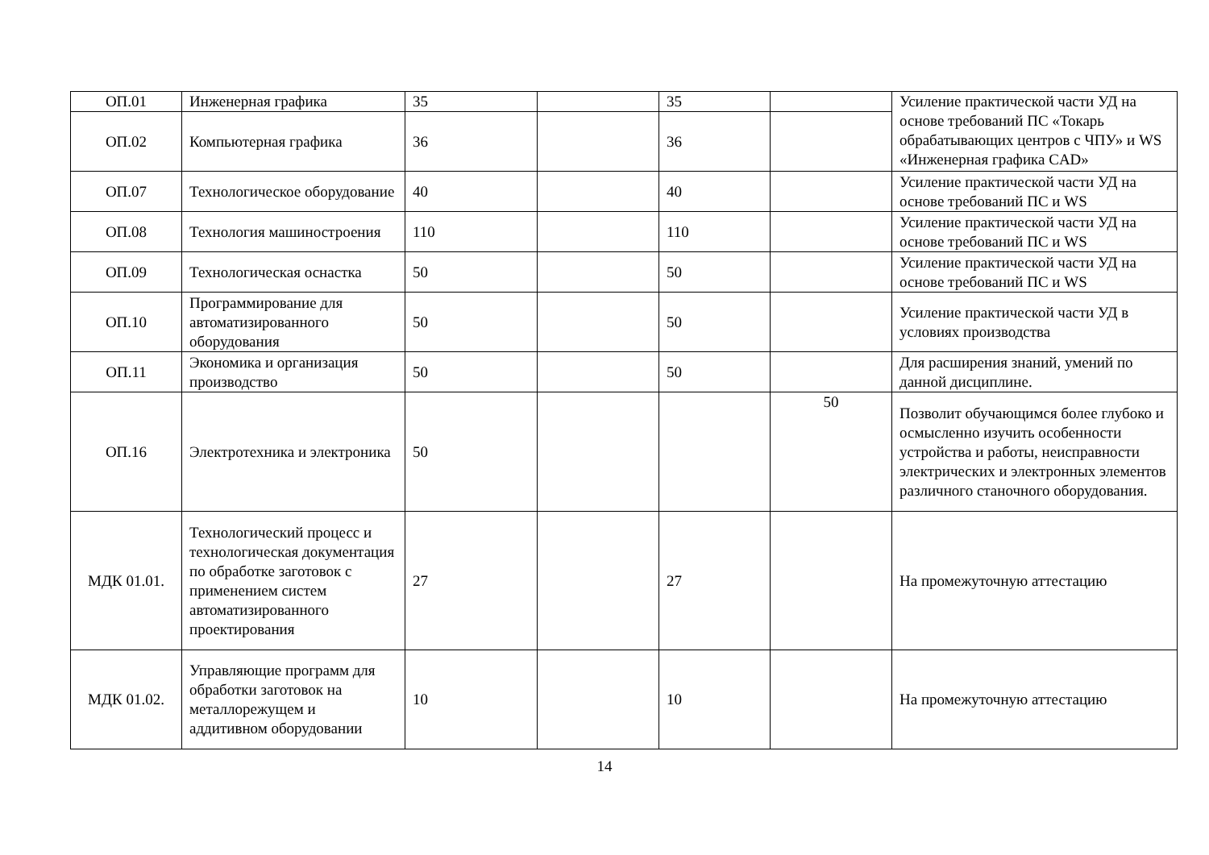| ОП.01 | Инженерная графика | 35 | | 35 | | Усиление практической части УД на основе требований ПС «Токарь обрабатывающих центров с ЧПУ» и WS «Инженерная графика CAD» |
| ОП.02 | Компьютерная графика | 36 | | 36 | | |
| ОП.07 | Технологическое оборудование | 40 | | 40 | | Усиление практической части УД на основе требований ПС и WS |
| ОП.08 | Технология машиностроения | 110 | | 110 | | Усиление практической части УД на основе требований ПС и WS |
| ОП.09 | Технологическая оснастка | 50 | | 50 | | Усиление практической части УД на основе требований ПС и WS |
| ОП.10 | Программирование для автоматизированного оборудования | 50 | | 50 | | Усиление практической части УД в условиях производства |
| ОП.11 | Экономика и организация производство | 50 | | 50 | | Для расширения знаний, умений по данной дисциплине. |
| ОП.16 | Электротехника и электроника | 50 | | | 50 | Позволит обучающимся более глубоко и осмысленно изучить особенности устройства и работы, неисправности электрических и электронных элементов различного станочного оборудования. |
| МДК 01.01. | Технологический процесс и технологическая документация по обработке заготовок с применением систем автоматизированного проектирования | 27 | | 27 | | На промежуточную аттестацию |
| МДК 01.02. | Управляющие программ для обработки заготовок на металлорежущем и аддитивном оборудовании | 10 | | 10 | | На промежуточную аттестацию |
14